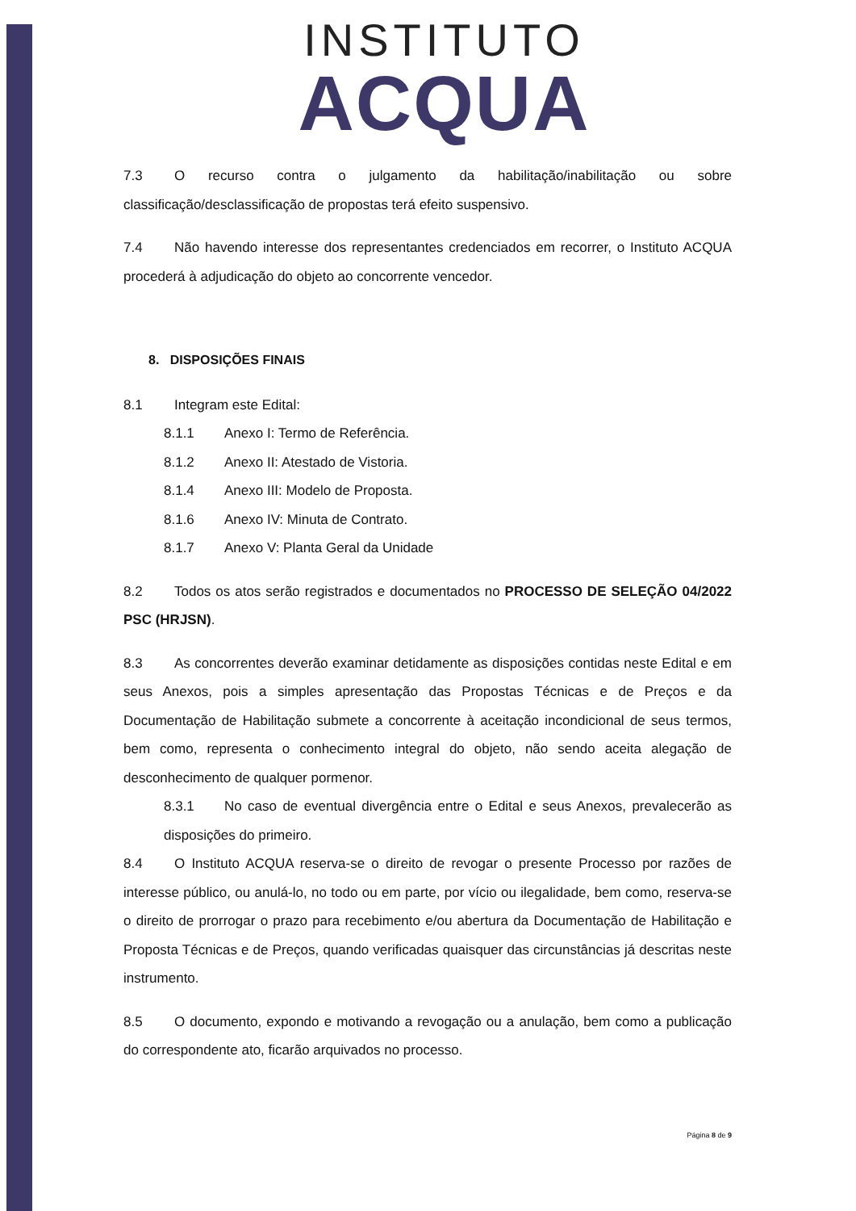INSTITUTO
ACQUA
7.3 O recurso contra o julgamento da habilitação/inabilitação ou sobre classificação/desclassificação de propostas terá efeito suspensivo.
7.4 Não havendo interesse dos representantes credenciados em recorrer, o Instituto ACQUA procederá à adjudicação do objeto ao concorrente vencedor.
8. DISPOSIÇÕES FINAIS
8.1 Integram este Edital:
8.1.1 Anexo I: Termo de Referência.
8.1.2 Anexo II: Atestado de Vistoria.
8.1.4 Anexo III: Modelo de Proposta.
8.1.6 Anexo IV: Minuta de Contrato.
8.1.7 Anexo V: Planta Geral da Unidade
8.2 Todos os atos serão registrados e documentados no PROCESSO DE SELEÇÃO 04/2022 PSC (HRJSN).
8.3 As concorrentes deverão examinar detidamente as disposições contidas neste Edital e em seus Anexos, pois a simples apresentação das Propostas Técnicas e de Preços e da Documentação de Habilitação submete a concorrente à aceitação incondicional de seus termos, bem como, representa o conhecimento integral do objeto, não sendo aceita alegação de desconhecimento de qualquer pormenor.
8.3.1 No caso de eventual divergência entre o Edital e seus Anexos, prevalecerão as disposições do primeiro.
8.4 O Instituto ACQUA reserva-se o direito de revogar o presente Processo por razões de interesse público, ou anulá-lo, no todo ou em parte, por vício ou ilegalidade, bem como, reserva-se o direito de prorrogar o prazo para recebimento e/ou abertura da Documentação de Habilitação e Proposta Técnicas e de Preços, quando verificadas quaisquer das circunstâncias já descritas neste instrumento.
8.5 O documento, expondo e motivando a revogação ou a anulação, bem como a publicação do correspondente ato, ficarão arquivados no processo.
Página 8 de 9